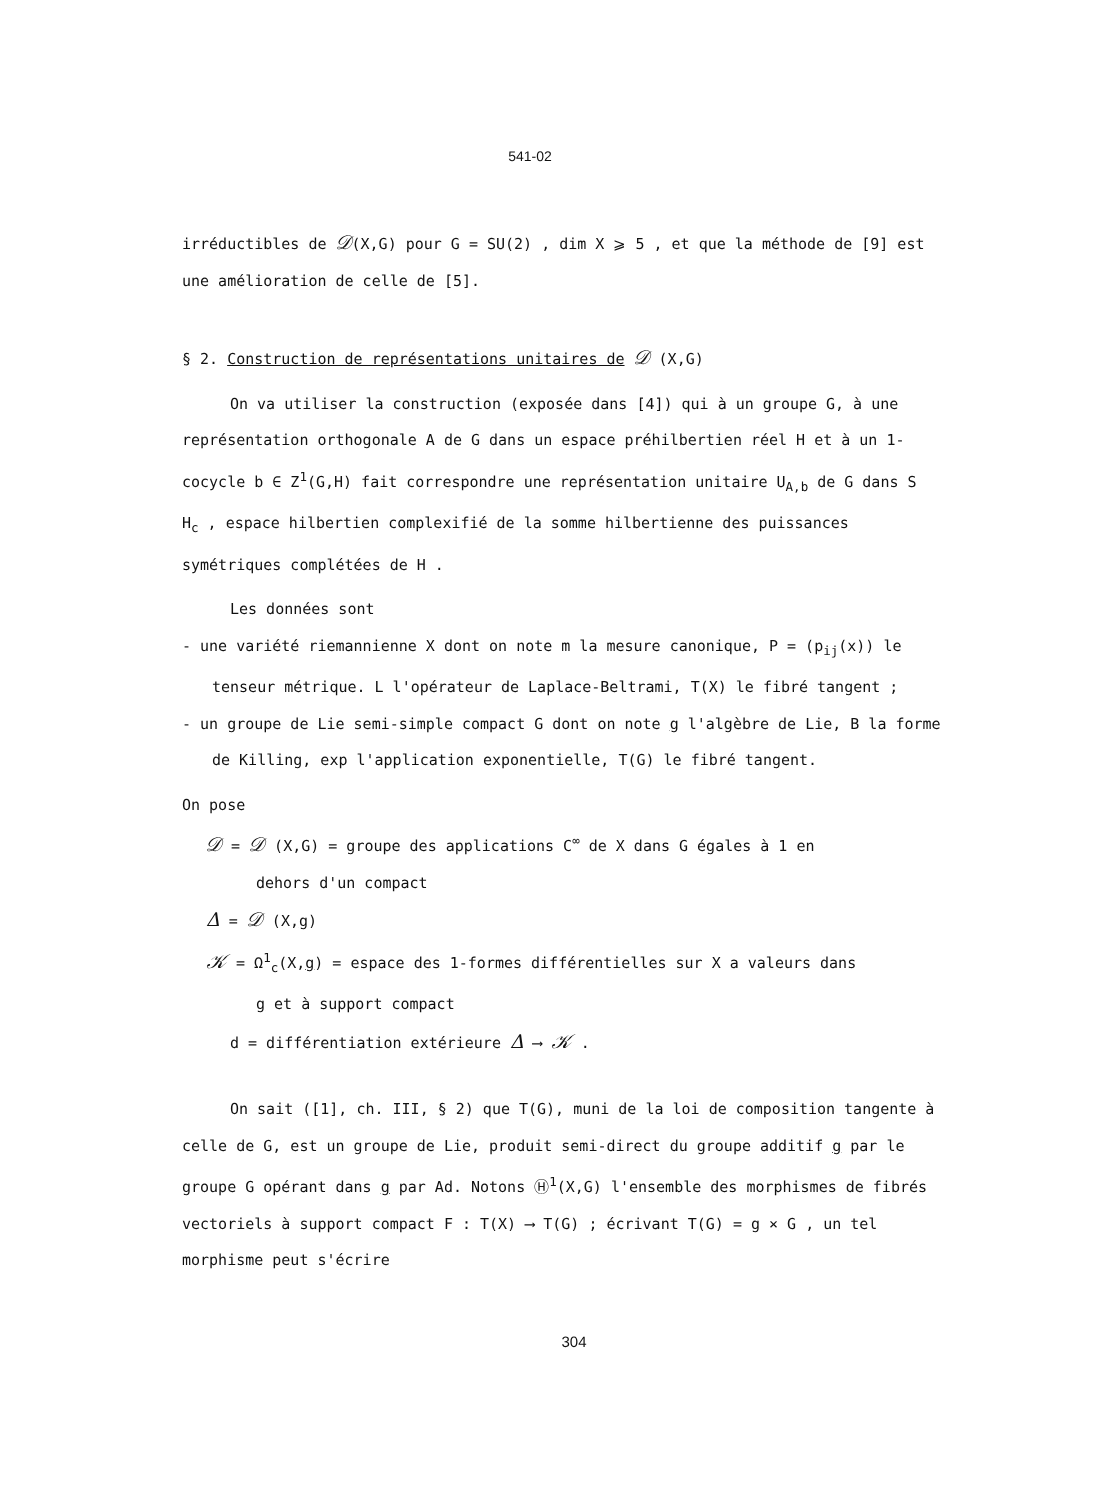541-02
irréductibles de 𝒟(X,G) pour G = SU(2) , dim X ⩾ 5 , et que la méthode de [9] est une amélioration de celle de [5].
§ 2. Construction de représentations unitaires de 𝒟 (X,G)
On va utiliser la construction (exposée dans [4]) qui à un groupe G, à une représentation orthogonale A de G dans un espace préhilbertien réel H et à un 1-cocycle b ∈ Z<sup>1</sup>(G,H) fait correspondre une représentation unitaire U<sub>A,b</sub> de G dans S H<sub>c</sub> , espace hilbertien complexifié de la somme hilbertienne des puissances symétriques complétées de H .
Les données sont
- une variété riemannienne X dont on note m la mesure canonique, P = (p<sub>ij</sub>(x)) le tenseur métrique. L l'opérateur de Laplace-Beltrami, T(X) le fibré tangent ;
- un groupe de Lie semi-simple compact G dont on note g l'algèbre de Lie, B la forme de Killing, exp l'application exponentielle, T(G) le fibré tangent.
On pose
𝒟 = 𝒟 (X,G) = groupe des applications C<sup>∞</sup> de X dans G égales à 1 en
dehors d'un compact
Δ = 𝒟 (X,g)
𝒦 = Ω<sup>1</sup><sub>c</sub>(X,g) = espace des 1-formes différentielles sur X a valeurs dans
g et à support compact
d = différentiation extérieure Δ ⟶ 𝒦 .
On sait ([1], ch. III, § 2) que T(G), muni de la loi de composition tangente à celle de G, est un groupe de Lie, produit semi-direct du groupe additif g par le groupe G opérant dans g par Ad. Notons Ⓗ<sup>1</sup>(X,G) l'ensemble des morphismes de fibrés vectoriels à support compact F : T(X) ⟶ T(G) ; écrivant T(G) = g × G , un tel morphisme peut s'écrire
304